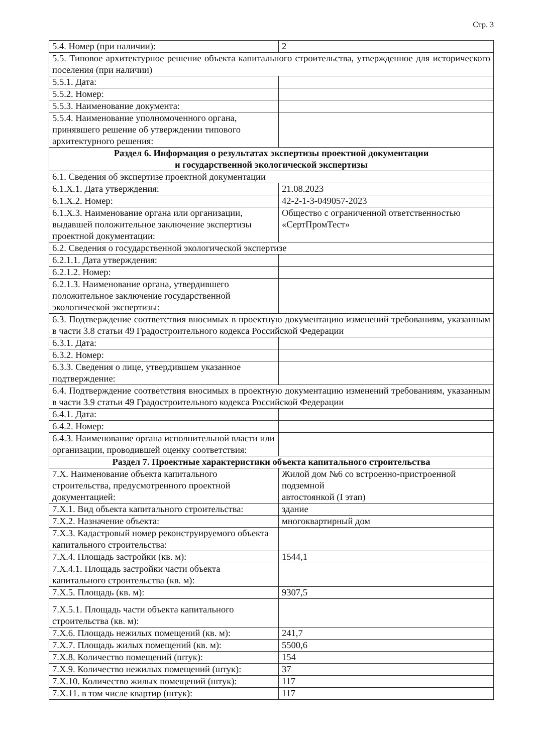Стр. 3
| 5.4. Номер (при наличии): | 2 |
| 5.5. Типовое архитектурное решение объекта капитального строительства, утвержденное для исторического поселения (при наличии) | |
| 5.5.1. Дата: | |
| 5.5.2. Номер: | |
| 5.5.3. Наименование документа: | |
| 5.5.4. Наименование уполномоченного органа, принявшего решение об утверждении типового архитектурного решения: | |
| Раздел 6. Информация о результатах экспертизы проектной документации и государственной экологической экспертизы | |
| 6.1. Сведения об экспертизе проектной документации | |
| 6.1.X.1. Дата утверждения: | 21.08.2023 |
| 6.1.X.2. Номер: | 42-2-1-3-049057-2023 |
| 6.1.X.3. Наименование органа или организации, выдавшей положительное заключение экспертизы проектной документации: | Общество с ограниченной ответственностью «СертПромТест» |
| 6.2. Сведения о государственной экологической экспертизе | |
| 6.2.1.1. Дата утверждения: | |
| 6.2.1.2. Номер: | |
| 6.2.1.3. Наименование органа, утвердившего положительное заключение государственной экологической экспертизы: | |
| 6.3. Подтверждение соответствия вносимых в проектную документацию изменений требованиям, указанным в части 3.8 статьи 49 Градостроительного кодекса Российской Федерации | |
| 6.3.1. Дата: | |
| 6.3.2. Номер: | |
| 6.3.3. Сведения о лице, утвердившем указанное подтверждение: | |
| 6.4. Подтверждение соответствия вносимых в проектную документацию изменений требованиям, указанным в части 3.9 статьи 49 Градостроительного кодекса Российской Федерации | |
| 6.4.1. Дата: | |
| 6.4.2. Номер: | |
| 6.4.3. Наименование органа исполнительной власти или организации, проводившей оценку соответствия: | |
| Раздел 7. Проектные характеристики объекта капитального строительства | |
| 7.X. Наименование объекта капитального строительства, предусмотренного проектной документацией: | Жилой дом №6 со встроенно-пристроенной подземной автостоянкой (I этап) |
| 7.X.1. Вид объекта капитального строительства: | здание |
| 7.X.2. Назначение объекта: | многоквартирный дом |
| 7.X.3. Кадастровый номер реконструируемого объекта капитального строительства: | |
| 7.X.4. Площадь застройки (кв. м): | 1544,1 |
| 7.X.4.1. Площадь застройки части объекта капитального строительства (кв. м): | |
| 7.X.5. Площадь (кв. м): | 9307,5 |
| 7.X.5.1. Площадь части объекта капитального строительства (кв. м): | |
| 7.X.6. Площадь нежилых помещений (кв. м): | 241,7 |
| 7.X.7. Площадь жилых помещений (кв. м): | 5500,6 |
| 7.X.8. Количество помещений (штук): | 154 |
| 7.X.9. Количество нежилых помещений (штук): | 37 |
| 7.X.10. Количество жилых помещений (штук): | 117 |
| 7.X.11. в том числе квартир (штук): | 117 |